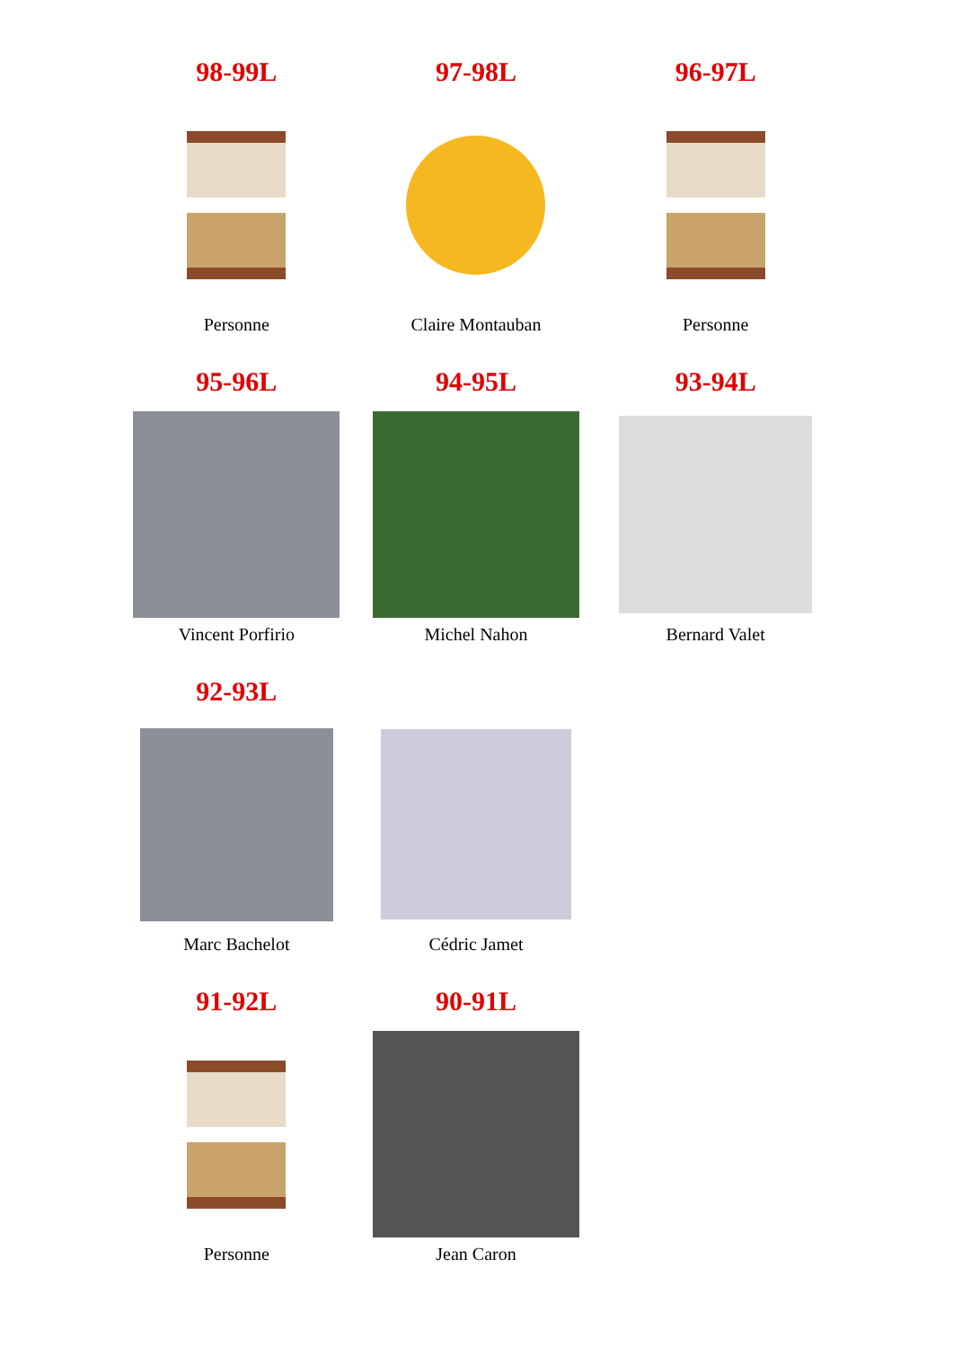| 98-99L | 97-98L | 96-97L |
| Personne | Claire Montauban | Personne |
| 95-96L | 94-95L | 93-94L |
| Vincent Porfirio | Michel Nahon | Bernard Valet |
| 92-93L | | |
| Marc Bachelot | Cédric Jamet | |
| 91-92L | 90-91L | |
| Personne | Jean Caron | |